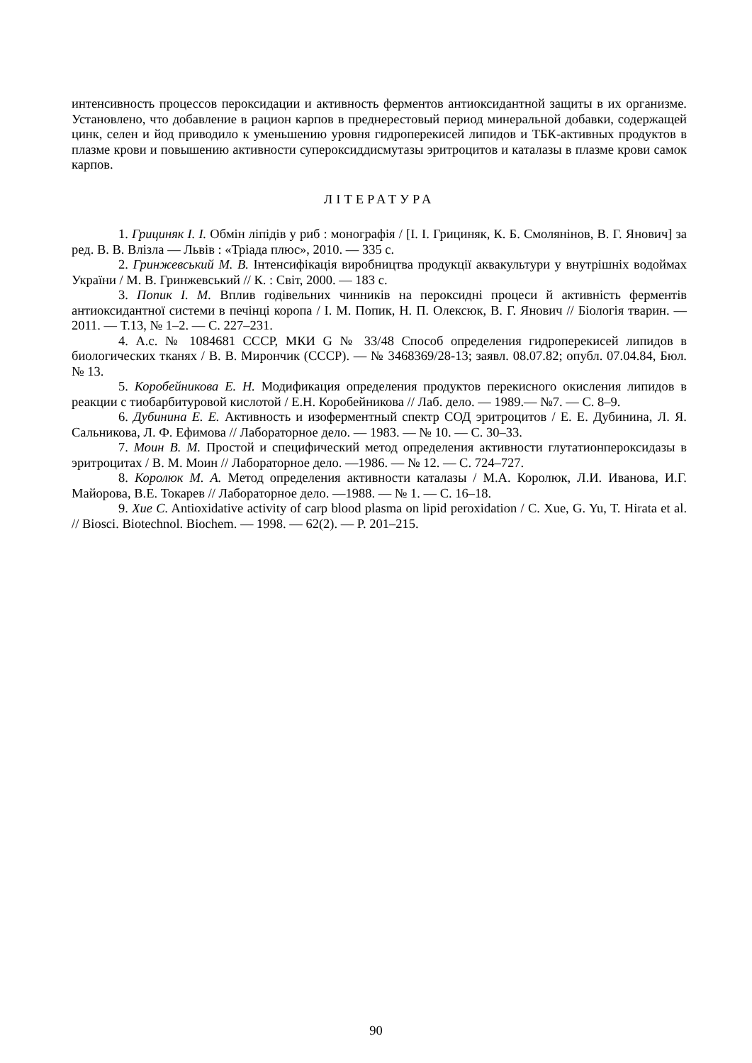интенсивность процессов пероксидации и активность ферментов антиоксидантной защиты в их организме. Установлено, что добавление в рацион карпов в преднерестовый период минеральной добавки, содержащей цинк, селен и йод приводило к уменьшению уровня гидроперекисей липидов и ТБК-активных продуктов в плазме крови и повышению активности супероксиддисмутазы эритроцитов и каталазы в плазме крови самок карпов.
ЛІТЕРАТУРА
1. Грициняк І. І. Обмін ліпідів у риб : монографія / [І. І. Грициняк, К. Б. Смолянінов, В. Г. Янович] за ред. В. В. Влізла — Львів : «Тріада плюс», 2010. — 335 с.
2. Гринжевський М. В. Інтенсифікація виробництва продукції аквакультури у внутрішніх водоймах України / М. В. Гринжевський // К. : Світ, 2000. — 183 с.
3. Попик І. М. Вплив годівельних чинників на пероксидні процеси й активність ферментів антиоксидантної системи в печінці коропа / І. М. Попик, Н. П. Олексюк, В. Г. Янович // Біологія тварин. — 2011. — Т.13, № 1–2. — С. 227–231.
4. А.с. № 1084681 СССР, МКИ G № 33/48 Способ определения гидроперекисей липидов в биологических тканях / В. В. Мирончик (СССР). — № 3468369/28-13; заявл. 08.07.82; опубл. 07.04.84, Бюл. № 13.
5. Коробейникова Е. Н. Модификация определения продуктов перекисного окисления липидов в реакции с тиобарбитуровой кислотой / Е.Н. Коробейникова // Лаб. дело. — 1989.— №7. — С. 8–9.
6. Дубинина Е. Е. Активность и изоферментный спектр СОД эритроцитов / Е. Е. Дубинина, Л. Я. Сальникова, Л. Ф. Ефимова // Лабораторное дело. — 1983. — № 10. — С. 30–33.
7. Моин В. М. Простой и специфический метод определения активности глутатионпероксидазы в эритроцитах / В. М. Моин // Лабораторное дело. —1986. — № 12. — С. 724–727.
8. Королюк М. А. Метод определения активности каталазы / М.А. Королюк, Л.И. Иванова, И.Г. Майорова, В.Е. Токарев // Лабораторное дело. —1988. — № 1. — С. 16–18.
9. Xue C. Antioxidative activity of carp blood plasma on lipid peroxidation / C. Xue, G. Yu, T. Hirata et al. // Biosci. Biotechnol. Biochem. — 1998. — 62(2). — P. 201–215.
90